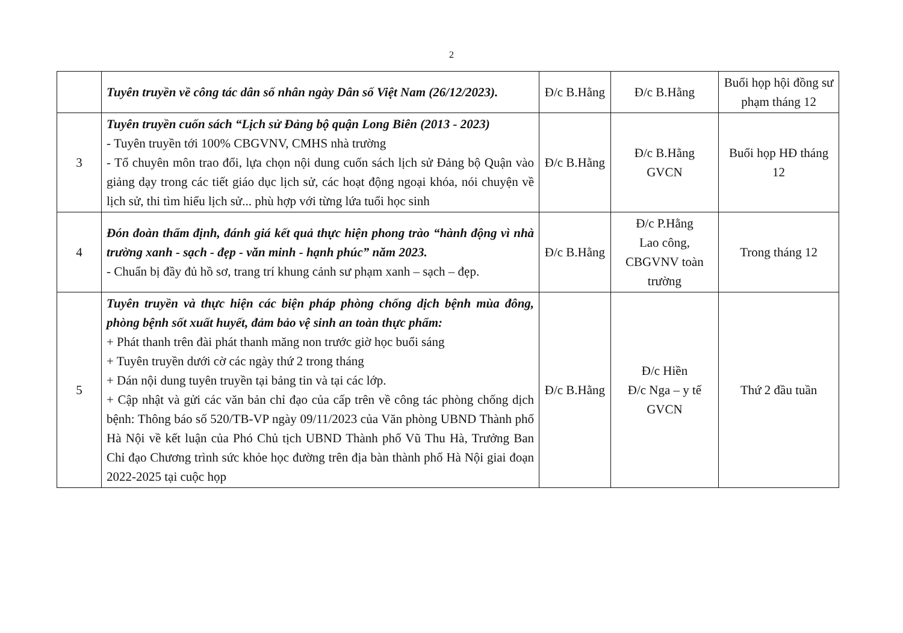2
| | Tuyên truyền về công tác dân số nhân ngày Dân số Việt Nam (26/12/2023). | Đ/c B.Hằng | Đ/c B.Hằng | Buổi họp hội đồng sư phạm tháng 12 |
| 3 | Tuyên truyền cuốn sách “Lịch sử Đảng bộ quận Long Biên (2013 - 2023) - Tuyên truyền tới 100% CBGVNV, CMHS nhà trường - Tổ chuyên môn trao đổi, lựa chọn nội dung cuốn sách lịch sử Đảng bộ Quận vào giảng dạy trong các tiết giáo dục lịch sử, các hoạt động ngoại khóa, nói chuyện về lịch sử, thi tìm hiểu lịch sử... phù hợp với từng lứa tuổi học sinh | Đ/c B.Hằng | Đ/c B.Hằng GVCN | Buổi họp HĐ tháng 12 |
| 4 | Đón đoàn thẩm định, đánh giá kết quả thực hiện phong trào “hành động vì nhà trường xanh - sạch - đẹp - văn minh - hạnh phúc” năm 2023. - Chuẩn bị đầy đủ hồ sơ, trang trí khung cảnh sư phạm xanh – sạch – đẹp. | Đ/c B.Hằng | Đ/c P.Hằng Lao công, CBGVNV toàn trường | Trong tháng 12 |
| 5 | Tuyên truyền và thực hiện các biện pháp phòng chống dịch bệnh mùa đông, phòng bệnh sốt xuất huyết, đảm bảo vệ sinh an toàn thực phẩm: + Phát thanh trên đài phát thanh măng non trước giờ học buổi sáng + Tuyên truyền dưới cờ các ngày thứ 2 trong tháng + Dán nội dung tuyên truyền tại bảng tin và tại các lớp. + Cập nhật và gửi các văn bản chỉ đạo của cấp trên về công tác phòng chống dịch bệnh: Thông báo số 520/TB-VP ngày 09/11/2023 của Văn phòng UBND Thành phố Hà Nội về kết luận của Phó Chủ tịch UBND Thành phố Vũ Thu Hà, Trưởng Ban Chỉ đạo Chương trình sức khỏe học đường trên địa bàn thành phố Hà Nội giai đoạn 2022-2025 tại cuộc họp | Đ/c B.Hằng | Đ/c Hiền Đ/c Nga – y tế GVCN | Thứ 2 đầu tuần |